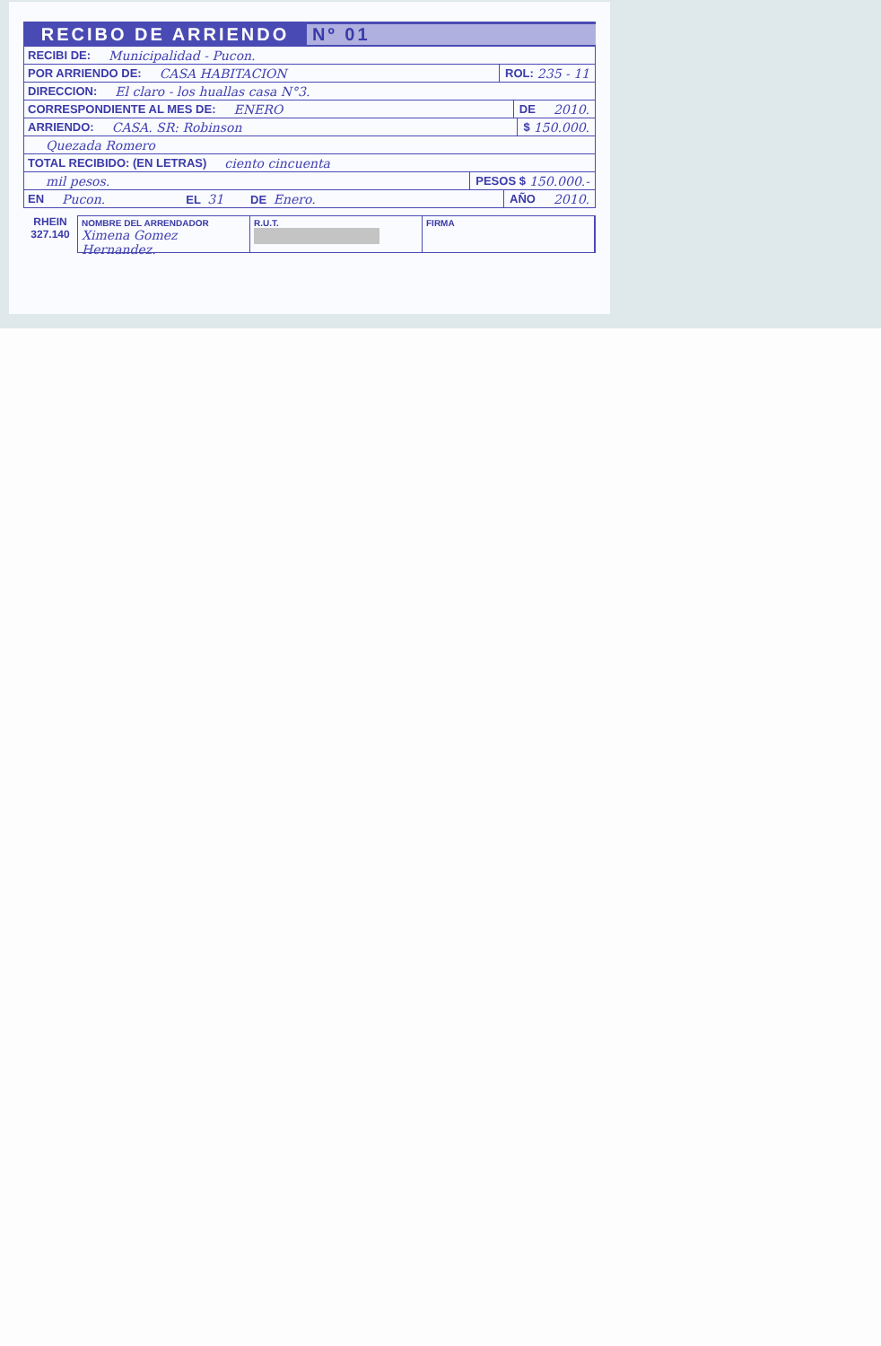RECIBO DE ARRIENDO Nº 01
RECIBI DE: Municipalidad - Pucon.
POR ARRIENDO DE: CASA HABITACION ROL: 235 - 11
DIRECCION: El claro - los huallas casa N°3.
CORRESPONDIENTE AL MES DE: ENERO DE 2010.
ARRIENDO: CASA. SR: Robinson $ 150.000.
Quezada Romero
TOTAL RECIBIDO: (EN LETRAS) ciento cincuenta
mil pesos. PESOS $ 150.000.-
EN Pucon. EL 31 DE Enero. AÑO 2010.
RHEIN
327.140
NOMBRE DEL ARRENDADOR
Ximena Gomez Hernandez.
R.U.T.
FIRMA